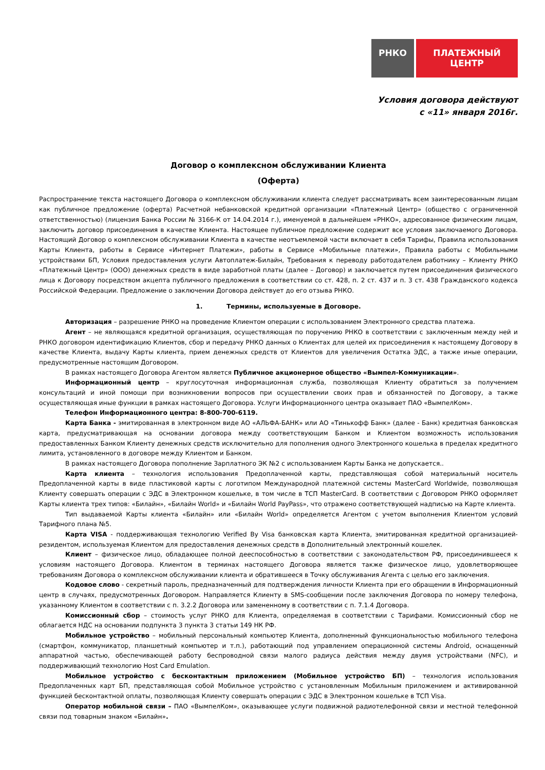РНКО ПЛАТЕЖНЫЙ ЦЕНТР
Условия договора действуют
с «11» января 2016г.
Договор о комплексном обслуживании Клиента
(Оферта)
Распространение текста настоящего Договора о комплексном обслуживании клиента следует рассматривать всем заинтересованным лицам как публичное предложение (оферта) Расчетной небанковской кредитной организации «Платежный Центр» (общество с ограниченной ответственностью) (лицензия Банка России № 3166-К от 14.04.2014 г.), именуемой в дальнейшем «РНКО», адресованное физическим лицам, заключить договор присоединения в качестве Клиента. Настоящее публичное предложение содержит все условия заключаемого Договора. Настоящий Договор о комплексном обслуживании Клиента в качестве неотъемлемой части включает в себя Тарифы, Правила использования Карты Клиента, работы в Сервисе «Интернет Платежи», работы в Сервисе «Мобильные платежи», Правила работы с Мобильными устройствами БП, Условия предоставления услуги Автоплатеж-Билайн, Требования к переводу работодателем работнику – Клиенту РНКО «Платежный Центр» (ООО) денежных средств в виде заработной платы (далее – Договор) и заключается путем присоединения физического лица к Договору посредством акцепта публичного предложения в соответствии со ст. 428, п. 2 ст. 437 и п. 3 ст. 438 Гражданского кодекса Российской Федерации. Предложение о заключении Договора действует до его отзыва РНКО.
1. Термины, используемые в Договоре.
Авторизация – разрешение РНКО на проведение Клиентом операции с использованием Электронного средства платежа.
Агент – не являющаяся кредитной организация, осуществляющая по поручению РНКО в соответствии с заключенным между ней и РНКО договором идентификацию Клиентов, сбор и передачу РНКО данных о Клиентах для целей их присоединения к настоящему Договору в качестве Клиента, выдачу Карты клиента, прием денежных средств от Клиентов для увеличения Остатка ЭДС, а также иные операции, предусмотренные настоящим Договором.
В рамках настоящего Договора Агентом является Публичное акционерное общество «Вымпел-Коммуникации».
Информационный центр – круглосуточная информационная служба, позволяющая Клиенту обратиться за получением консультаций и иной помощи при возникновении вопросов при осуществлении своих прав и обязанностей по Договору, а также осуществляющая иные функции в рамках настоящего Договора. Услуги Информационного центра оказывает ПАО «ВымпелКом».
Телефон Информационного центра: 8-800-700-6119.
Карта Банка - эмитированная в электронном виде АО «АЛЬФА-БАНК» или АО «Тинькофф Банк» (далее - Банк) кредитная банковская карта, предусматривающая на основании договора между соответствующим Банком и Клиентом возможность использования предоставленных Банком Клиенту денежных средств исключительно для пополнения одного Электронного кошелька в пределах кредитного лимита, установленного в договоре между Клиентом и Банком.
В рамках настоящего Договора пополнение Зарплатного ЭК №2 с использованием Карты Банка не допускается..
Карта клиента – технология использования Предоплаченной карты, представляющая собой материальный носитель Предоплаченной карты в виде пластиковой карты с логотипом Международной платежной системы MasterCard Worldwide, позволяющая Клиенту совершать операции с ЭДС в Электронном кошельке, в том числе в ТСП MasterCard. В соответствии с Договором РНКО оформляет Карты клиента трех типов: «Билайн», «Билайн World» и «Билайн World PayPass», что отражено соответствующей надписью на Карте клиента.
Тип выдаваемой Карты клиента «Билайн» или «Билайн World» определяется Агентом с учетом выполнения Клиентом условий Тарифного плана №5.
Карта VISA - поддерживающая технологию Verified By Visa банковская карта Клиента, эмитированная кредитной организацией-резидентом, используемая Клиентом для предоставления денежных средств в Дополнительный электронный кошелек.
Клиент – физическое лицо, обладающее полной дееспособностью в соответствии с законодательством РФ, присоединившееся к условиям настоящего Договора. Клиентом в терминах настоящего Договора является также физическое лицо, удовлетворяющее требованиям Договора о комплексном обслуживании клиента и обратившееся в Точку обслуживания Агента с целью его заключения.
Кодовое слово - секретный пароль, предназначенный для подтверждения личности Клиента при его обращении в Информационный центр в случаях, предусмотренных Договором. Направляется Клиенту в SMS-сообщении после заключения Договора по номеру телефона, указанному Клиентом в соответствии с п. 3.2.2 Договора или замененному в соответствии с п. 7.1.4 Договора.
Комиссионный сбор – стоимость услуг РНКО для Клиента, определяемая в соответствии с Тарифами. Комиссионный сбор не облагается НДС на основании подпункта 3 пункта 3 статьи 149 НК РФ.
Мобильное устройство – мобильный персональный компьютер Клиента, дополненный функциональностью мобильного телефона (смартфон, коммуникатор, планшетный компьютер и т.п.), работающий под управлением операционной системы Android, оснащенный аппаратной частью, обеспечивающей работу беспроводной связи малого радиуса действия между двумя устройствами (NFC), и поддерживающий технологию Host Card Emulation.
Мобильное устройство с бесконтактным приложением (Мобильное устройство БП) – технология использования Предоплаченных карт БП, представляющая собой Мобильное устройство с установленным Мобильным приложением и активированной функцией бесконтактной оплаты, позволяющая Клиенту совершать операции с ЭДС в Электронном кошельке в ТСП Visa.
Оператор мобильной связи – ПАО «ВымпелКом», оказывающее услуги подвижной радиотелефонной связи и местной телефонной связи под товарным знаком «Билайн».